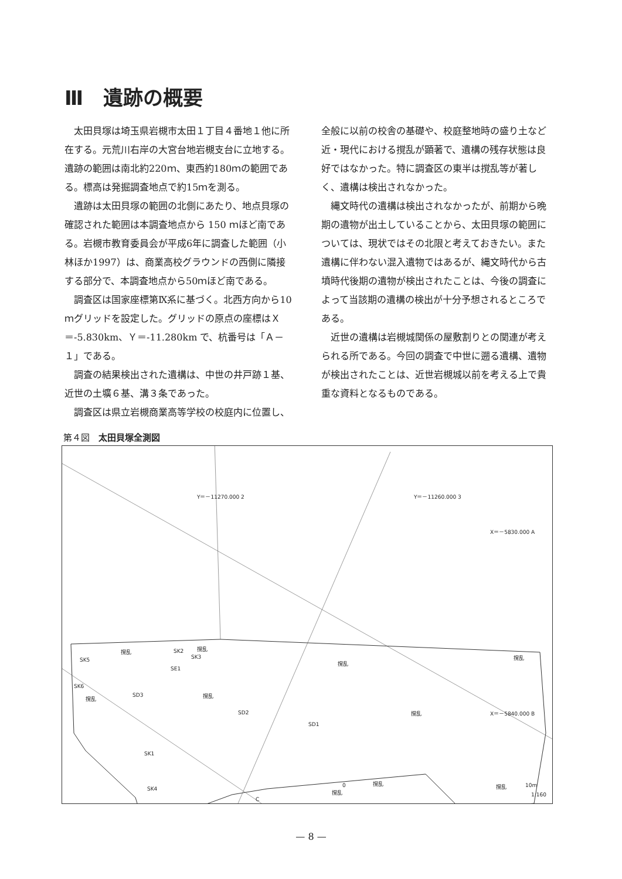Ⅲ　遺跡の概要
太田貝塚は埼玉県岩槻市太田１丁目４番地１他に所在する。元荒川右岸の大宮台地岩槻支台に立地する。遺跡の範囲は南北約220ｍ、東西約180ｍの範囲である。標高は発掘調査地点で約15ｍを測る。
遺跡は太田貝塚の範囲の北側にあたり、地点貝塚の確認された範囲は本調査地点から 150 ｍほど南である。岩槻市教育委員会が平成6年に調査した範囲（小林ほか1997）は、商業高校グラウンドの西側に隣接する部分で、本調査地点から50ｍほど南である。
調査区は国家座標第Ⅸ系に基づく。北西方向から10ｍグリッドを設定した。グリッドの原点の座標はＸ＝-5.830km、Ｙ＝-11.280km で、杭番号は「Ａ－１」である。
調査の結果検出された遺構は、中世の井戸跡１基、近世の土壙６基、溝３条であった。
調査区は県立岩槻商業高等学校の校庭内に位置し、
全般に以前の校舎の基礎や、校庭整地時の盛り土など近・現代における撹乱が顕著で、遺構の残存状態は良好ではなかった。特に調査区の東半は撹乱等が著しく、遺構は検出されなかった。
縄文時代の遺構は検出されなかったが、前期から晩期の遺物が出土していることから、太田貝塚の範囲については、現状ではその北限と考えておきたい。また遺構に伴わない混入遺物ではあるが、縄文時代から古墳時代後期の遺物が検出されたことは、今後の調査によって当該期の遺構の検出が十分予想されるところである。
近世の遺構は岩槻城関係の屋敷割りとの関連が考えられる所である。今回の調査で中世に遡る遺構、遺物が検出されたことは、近世岩槻城以前を考える上で貴重な資料となるものである。
第４図　太田貝塚全測図
Y＝－11270.000 2 Y＝－11260.000 3
X＝－5830.000 A
X＝－5840.000 B
SK5
SK6
SE1
SK2
SK3
SD3
SD2
SD1
SK1
SK4
撹乱 撹乱
撹乱 撹乱
撹乱
撹乱
撹乱
撹乱
撹乱
撹乱
C
0 10m
1:160
— 8 —